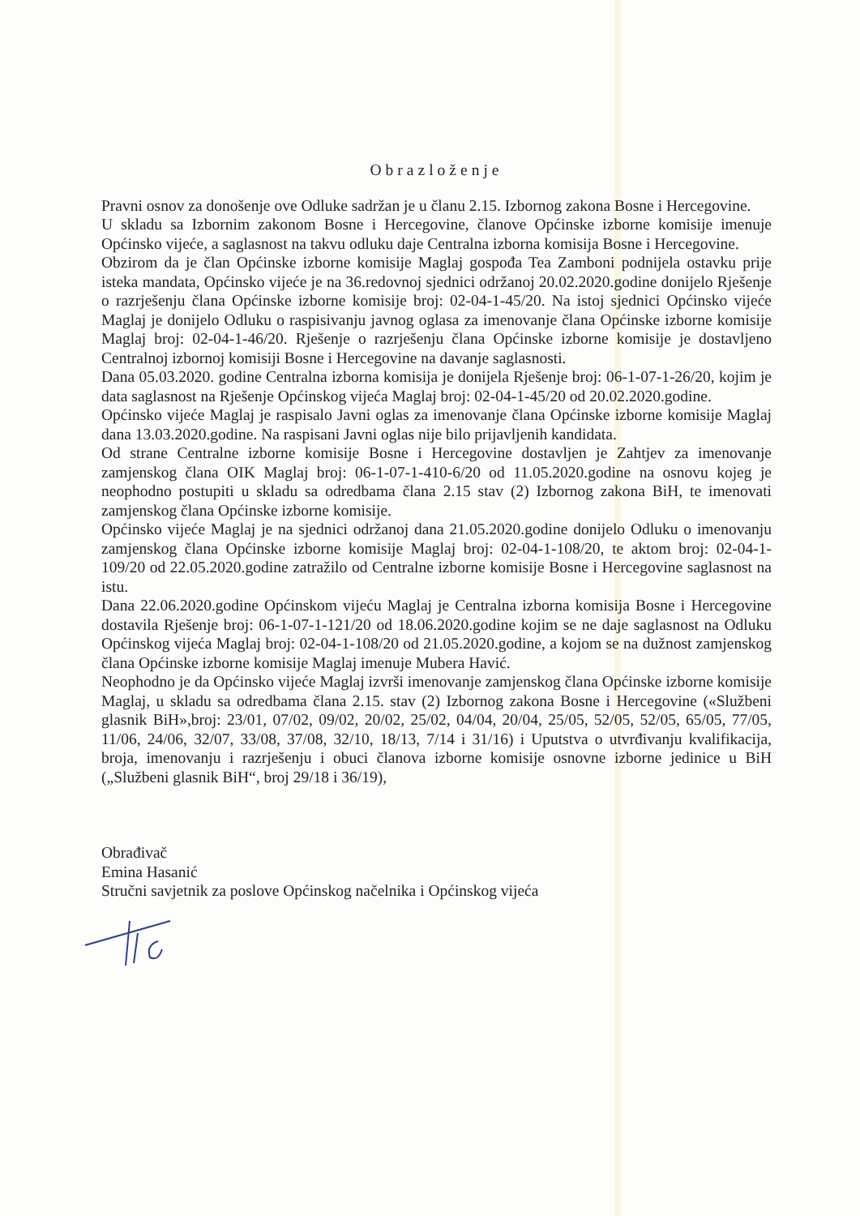Obrazloženje
Pravni osnov za donošenje ove Odluke sadržan je u članu 2.15. Izbornog zakona Bosne i Hercegovine.
U skladu sa Izbornim zakonom Bosne i Hercegovine, članove Općinske izborne komisije imenuje Općinsko vijeće, a saglasnost na takvu odluku daje Centralna izborna komisija Bosne i Hercegovine.
Obzirom da je član Općinske izborne komisije Maglaj gospođa Tea Zamboni podnijela ostavku prije isteka mandata, Općinsko vijeće je na 36.redovnoj sjednici održanoj 20.02.2020.godine donijelo Rješenje o razrješenju člana Općinske izborne komisije broj: 02-04-1-45/20. Na istoj sjednici Općinsko vijeće Maglaj je donijelo Odluku o raspisivanju javnog oglasa za imenovanje člana Općinske izborne komisije Maglaj broj: 02-04-1-46/20. Rješenje o razrješenju člana Općinske izborne komisije je dostavljeno Centralnoj izbornoj komisiji Bosne i Hercegovine na davanje saglasnosti.
Dana 05.03.2020. godine Centralna izborna komisija je donijela Rješenje broj: 06-1-07-1-26/20, kojim je data saglasnost na Rješenje Općinskog vijeća Maglaj broj: 02-04-1-45/20 od 20.02.2020.godine.
Općinsko vijeće Maglaj je raspisalo Javni oglas za imenovanje člana Općinske izborne komisije Maglaj dana 13.03.2020.godine. Na raspisani Javni oglas nije bilo prijavljenih kandidata.
Od strane Centralne izborne komisije Bosne i Hercegovine dostavljen je Zahtjev za imenovanje zamjenskog člana OIK Maglaj broj: 06-1-07-1-410-6/20 od 11.05.2020.godine na osnovu kojeg je neophodno postupiti u skladu sa odredbama člana 2.15 stav (2) Izbornog zakona BiH, te imenovati zamjenskog člana Općinske izborne komisije.
Općinsko vijeće Maglaj je na sjednici održanoj dana 21.05.2020.godine donijelo Odluku o imenovanju zamjenskog člana Općinske izborne komisije Maglaj broj: 02-04-1-108/20, te aktom broj: 02-04-1-109/20 od 22.05.2020.godine zatražilo od Centralne izborne komisije Bosne i Hercegovine saglasnost na istu.
Dana 22.06.2020.godine Općinskom vijeću Maglaj je Centralna izborna komisija Bosne i Hercegovine dostavila Rješenje broj: 06-1-07-1-121/20 od 18.06.2020.godine kojim se ne daje saglasnost na Odluku Općinskog vijeća Maglaj broj: 02-04-1-108/20 od 21.05.2020.godine, a kojom se na dužnost zamjenskog člana Općinske izborne komisije Maglaj imenuje Mubera Havić.
Neophodno je da Općinsko vijeće Maglaj izvrši imenovanje zamjenskog člana Općinske izborne komisije Maglaj, u skladu sa odredbama člana 2.15. stav (2) Izbornog zakona Bosne i Hercegovine («Službeni glasnik BiH»,broj: 23/01, 07/02, 09/02, 20/02, 25/02, 04/04, 20/04, 25/05, 52/05, 52/05, 65/05, 77/05, 11/06, 24/06, 32/07, 33/08, 37/08, 32/10, 18/13, 7/14 i 31/16) i Uputstva o utvrđivanju kvalifikacija, broja, imenovanju i razrješenju i obuci članova izborne komisije osnovne izborne jedinice u BiH („Službeni glasnik BiH“, broj 29/18 i 36/19),
Obrađivač
Emina Hasanić
Stručni savjetnik za poslove Općinskog načelnika i Općinskog vijeća